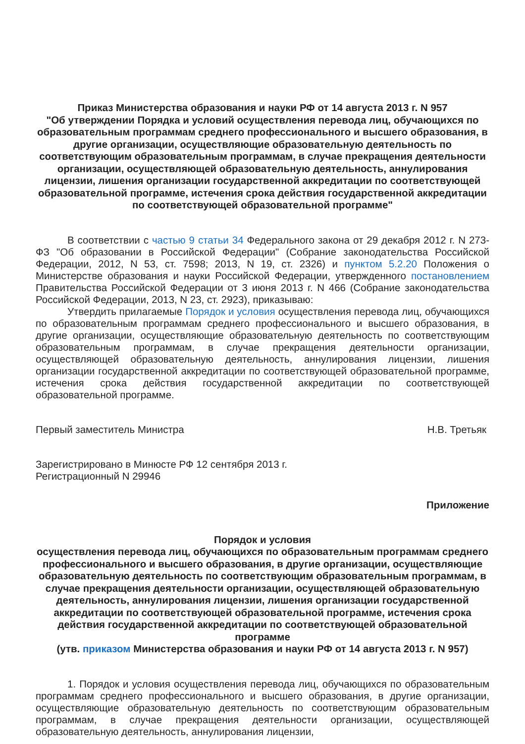Приказ Министерства образования и науки РФ от 14 августа 2013 г. N 957
"Об утверждении Порядка и условий осуществления перевода лиц, обучающихся по образовательным программам среднего профессионального и высшего образования, в другие организации, осуществляющие образовательную деятельность по соответствующим образовательным программам, в случае прекращения деятельности организации, осуществляющей образовательную деятельность, аннулирования лицензии, лишения организации государственной аккредитации по соответствующей образовательной программе, истечения срока действия государственной аккредитации по соответствующей образовательной программе"
В соответствии с частью 9 статьи 34 Федерального закона от 29 декабря 2012 г. N 273-ФЗ "Об образовании в Российской Федерации" (Собрание законодательства Российской Федерации, 2012, N 53, ст. 7598; 2013, N 19, ст. 2326) и пунктом 5.2.20 Положения о Министерстве образования и науки Российской Федерации, утвержденного постановлением Правительства Российской Федерации от 3 июня 2013 г. N 466 (Собрание законодательства Российской Федерации, 2013, N 23, ст. 2923), приказываю:
Утвердить прилагаемые Порядок и условия осуществления перевода лиц, обучающихся по образовательным программам среднего профессионального и высшего образования, в другие организации, осуществляющие образовательную деятельность по соответствующим образовательным программам, в случае прекращения деятельности организации, осуществляющей образовательную деятельность, аннулирования лицензии, лишения организации государственной аккредитации по соответствующей образовательной программе, истечения срока действия государственной аккредитации по соответствующей образовательной программе.
Первый заместитель Министра Н.В. Третьяк
Зарегистрировано в Минюсте РФ 12 сентября 2013 г.
Регистрационный N 29946
Приложение
Порядок и условия
осуществления перевода лиц, обучающихся по образовательным программам среднего профессионального и высшего образования, в другие организации, осуществляющие образовательную деятельность по соответствующим образовательным программам, в случае прекращения деятельности организации, осуществляющей образовательную деятельность, аннулирования лицензии, лишения организации государственной аккредитации по соответствующей образовательной программе, истечения срока действия государственной аккредитации по соответствующей образовательной программе
(утв. приказом Министерства образования и науки РФ от 14 августа 2013 г. N 957)
1. Порядок и условия осуществления перевода лиц, обучающихся по образовательным программам среднего профессионального и высшего образования, в другие организации, осуществляющие образовательную деятельность по соответствующим образовательным программам, в случае прекращения деятельности организации, осуществляющей образовательную деятельность, аннулирования лицензии,